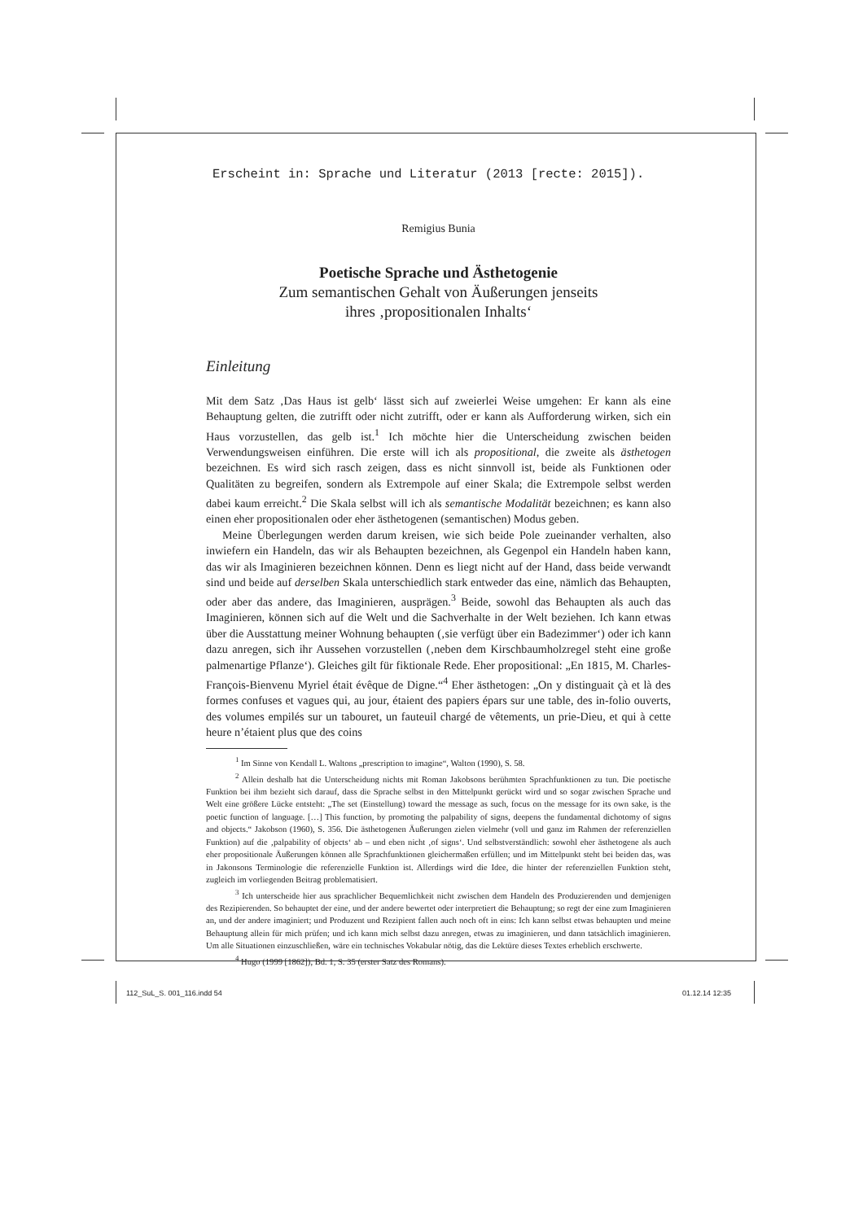Erscheint in: Sprache und Literatur (2013 [recte: 2015]).
Remigius Bunia
Poetische Sprache und Ästhetogenie
Zum semantischen Gehalt von Äußerungen jenseits
ihres ‚propositionalen Inhalts‘
Einleitung
Mit dem Satz ‚Das Haus ist gelb‘ lässt sich auf zweierlei Weise umgehen: Er kann als eine Behauptung gelten, die zutrifft oder nicht zutrifft, oder er kann als Aufforderung wirken, sich ein Haus vorzustellen, das gelb ist.<sup>1</sup> Ich möchte hier die Unterscheidung zwischen beiden Verwendungsweisen einführen. Die erste will ich als propositional, die zweite als ästhetogen bezeichnen. Es wird sich rasch zeigen, dass es nicht sinnvoll ist, beide als Funktionen oder Qualitäten zu begreifen, sondern als Extrempole auf einer Skala; die Extrempole selbst werden dabei kaum erreicht.<sup>2</sup> Die Skala selbst will ich als semantische Modalität bezeichnen; es kann also einen eher propositionalen oder eher ästhetogenen (semantischen) Modus geben.
Meine Überlegungen werden darum kreisen, wie sich beide Pole zueinander verhalten, also inwiefern ein Handeln, das wir als Behaupten bezeichnen, als Gegenpol ein Handeln haben kann, das wir als Imaginieren bezeichnen können. Denn es liegt nicht auf der Hand, dass beide verwandt sind und beide auf derselben Skala unterschiedlich stark entweder das eine, nämlich das Behaupten, oder aber das andere, das Imaginieren, ausprägen.<sup>3</sup> Beide, sowohl das Behaupten als auch das Imaginieren, können sich auf die Welt und die Sachverhalte in der Welt beziehen. Ich kann etwas über die Ausstattung meiner Wohnung behaupten (‚sie verfügt über ein Badezimmer‘) oder ich kann dazu anregen, sich ihr Aussehen vorzustellen (‚neben dem Kirschbaumholzregel steht eine große palmenartige Pflanze‘). Gleiches gilt für fiktionale Rede. Eher propositional: „En 1815, M. Charles-François-Bienvenu Myriel était évêque de Digne.“<sup>4</sup> Eher ästhetogen: „On y distinguait çà et là des formes confuses et vagues qui, au jour, étaient des papiers épars sur une table, des in-folio ouverts, des volumes empilés sur un tabouret, un fauteuil chargé de vêtements, un prie-Dieu, et qui à cette heure n’étaient plus que des coins
<sup>1</sup> Im Sinne von Kendall L. Waltons „prescription to imagine“, Walton (1990), S. 58.
<sup>2</sup> Allein deshalb hat die Unterscheidung nichts mit Roman Jakobsons berühmten Sprachfunktionen zu tun. Die poetische Funktion bei ihm bezieht sich darauf, dass die Sprache selbst in den Mittelpunkt gerückt wird und so sogar zwischen Sprache und Welt eine größere Lücke entsteht: „The set (Einstellung) toward the message as such, focus on the message for its own sake, is the poetic function of language. […] This function, by promoting the palpability of signs, deepens the fundamental dichotomy of signs and objects.“ Jakobson (1960), S. 356. Die ästhetogenen Äußerungen zielen vielmehr (voll und ganz im Rahmen der referenziellen Funktion) auf die ‚palpability of objects‘ ab – und eben nicht ‚of signs‘. Und selbstverständlich: sowohl eher ästhetogene als auch eher propositionale Äußerungen können alle Sprachfunktionen gleichermaßen erfüllen; und im Mittelpunkt steht bei beiden das, was in Jakonsons Terminologie die referenzielle Funktion ist. Allerdings wird die Idee, die hinter der referenziellen Funktion steht, zugleich im vorliegenden Beitrag problematisiert.
<sup>3</sup> Ich unterscheide hier aus sprachlicher Bequemlichkeit nicht zwischen dem Handeln des Produzierenden und demjenigen des Rezipierenden. So behauptet der eine, und der andere bewertet oder interpretiert die Behauptung; so regt der eine zum Imaginieren an, und der andere imaginiert; und Produzent und Rezipient fallen auch noch oft in eins: Ich kann selbst etwas behaupten und meine Behauptung allein für mich prüfen; und ich kann mich selbst dazu anregen, etwas zu imaginieren, und dann tatsächlich imaginieren. Um alle Situationen einzuschließen, wäre ein technisches Vokabular nötig, das die Lektüre dieses Textes erheblich erschwerte.
<sup>4</sup> Hugo (1999 [1862]), Bd. 1, S. 35 (erster Satz des Romans).
112_SuL_S. 001_116.indd 54 01.12.14 12:35